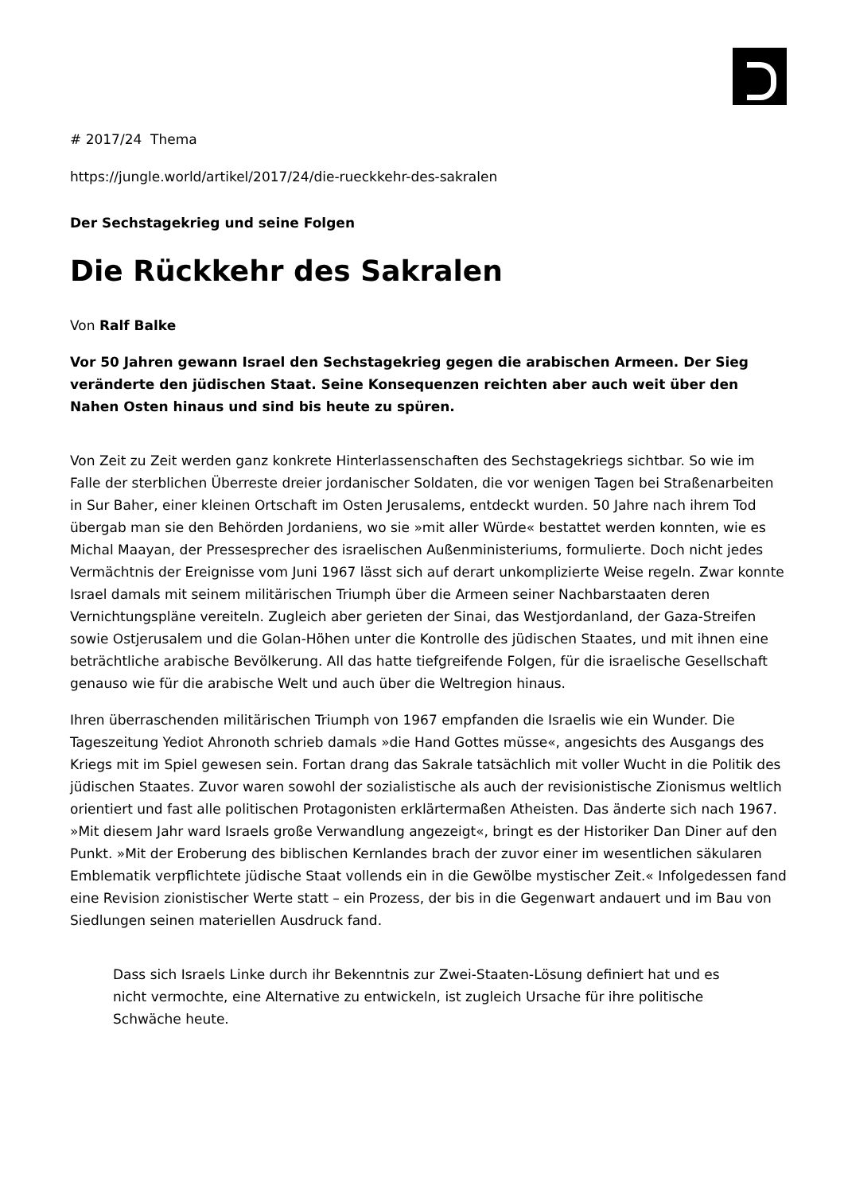# 2017/24 Thema
https://jungle.world/artikel/2017/24/die-rueckkehr-des-sakralen
Der Sechstagekrieg und seine Folgen
Die Rückkehr des Sakralen
Von Ralf Balke
Vor 50 Jahren gewann Israel den Sechstagekrieg gegen die arabischen Armeen. Der Sieg veränderte den jüdischen Staat. Seine Konsequenzen reichten aber auch weit über den Nahen Osten hinaus und sind bis heute zu spüren.
Von Zeit zu Zeit werden ganz konkrete Hinterlassenschaften des Sechstagekriegs sichtbar. So wie im Falle der sterblichen Überreste dreier jordanischer Soldaten, die vor wenigen Tagen bei Straßenarbeiten in Sur Baher, einer kleinen Ortschaft im Osten Jerusalems, entdeckt wurden. 50 Jahre nach ihrem Tod übergab man sie den Behörden Jordaniens, wo sie »mit aller Würde« bestattet werden konnten, wie es Michal Maayan, der Pressesprecher des israelischen Außenministeriums, formulierte. Doch nicht jedes Vermächtnis der Ereignisse vom Juni 1967 lässt sich auf derart unkomplizierte Weise regeln. Zwar konnte Israel damals mit seinem militärischen Triumph über die Armeen seiner Nachbarstaaten deren Vernichtungspläne vereiteln. Zugleich aber gerieten der Sinai, das Westjordanland, der Gaza-Streifen sowie Ostjerusalem und die Golan-Höhen unter die Kontrolle des jüdischen Staates, und mit ihnen eine beträchtliche arabische Bevölkerung. All das hatte tiefgreifende Folgen, für die israelische Gesellschaft genauso wie für die arabische Welt und auch über die Weltregion hinaus.
Ihren überraschenden militärischen Triumph von 1967 empfanden die Israelis wie ein Wunder. Die Tageszeitung Yediot Ahronoth schrieb damals »die Hand Gottes müsse«, angesichts des Ausgangs des Kriegs mit im Spiel gewesen sein. Fortan drang das Sakrale tatsächlich mit voller Wucht in die Politik des jüdischen Staates. Zuvor waren sowohl der sozialistische als auch der revisionistische Zionismus weltlich orientiert und fast alle politischen Protagonisten erklärtermaßen Atheisten. Das änderte sich nach 1967. »Mit diesem Jahr ward Israels große Verwandlung angezeigt«, bringt es der Historiker Dan Diner auf den Punkt. »Mit der Eroberung des biblischen Kernlandes brach der zuvor einer im wesentlichen säkularen Emblematik verpflichtete jüdische Staat vollends ein in die Gewölbe mystischer Zeit.« Infolgedessen fand eine Revision zionistischer Werte statt – ein Prozess, der bis in die Gegenwart andauert und im Bau von Siedlungen seinen materiellen Ausdruck fand.
Dass sich Israels Linke durch ihr Bekenntnis zur Zwei-Staaten-Lösung definiert hat und es nicht vermochte, eine Alternative zu entwickeln, ist zugleich Ursache für ihre politische Schwäche heute.